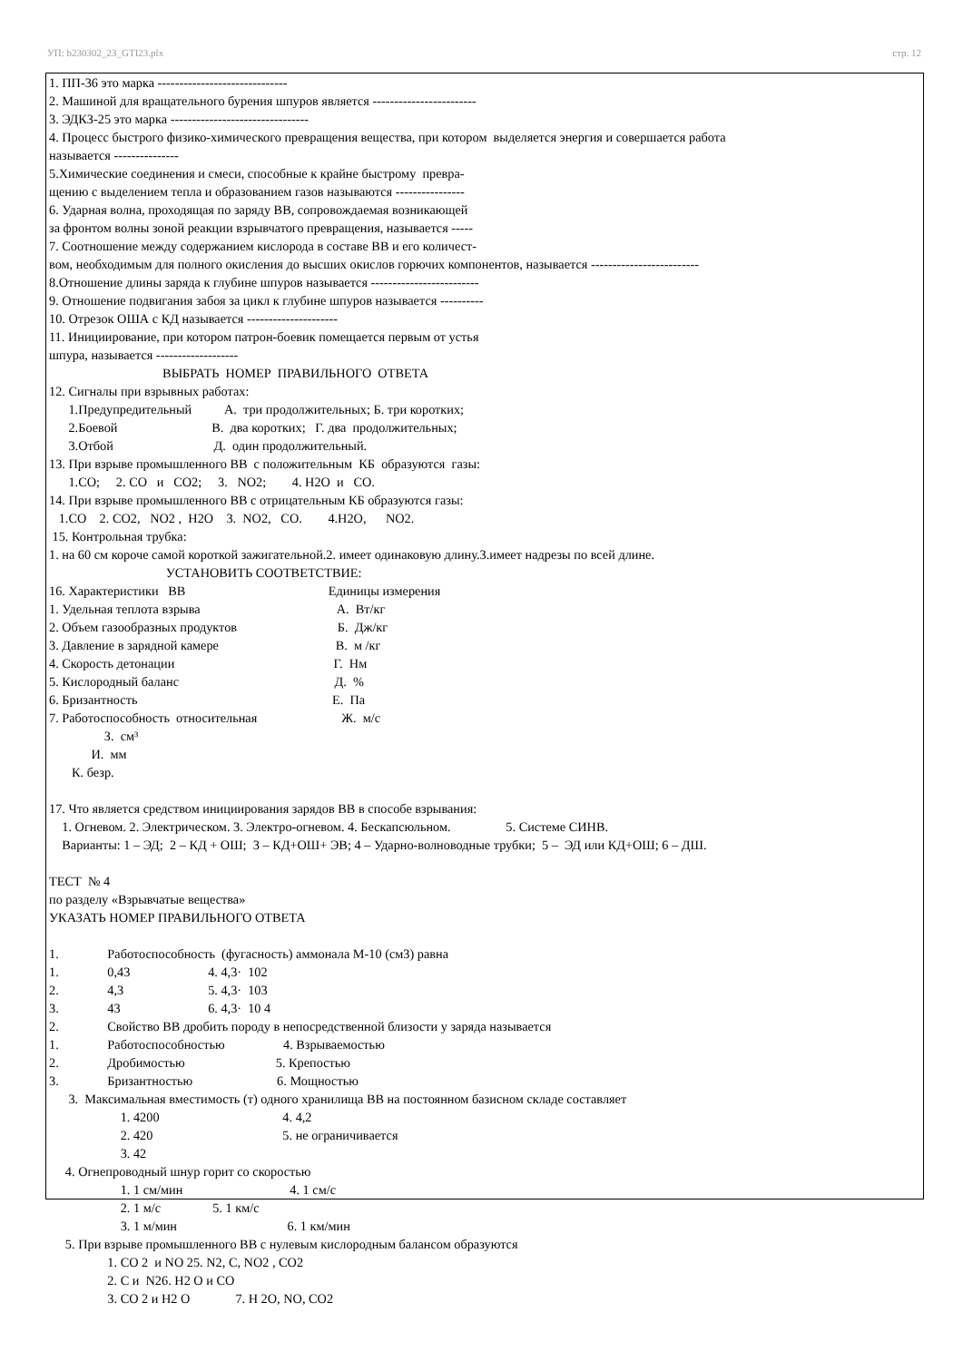УП: b230302_23_GTI23.plx стр. 12
1. ПП-36 это марка ------------------------------
2. Машиной для вращательного бурения шпуров является ------------------------
3. ЭДКЗ-25 это марка --------------------------------
4. Процесс быстрого физико-химического превращения вещества, при котором выделяется энергия и совершается работа
называется ---------------
5.Химические соединения и смеси, способные к крайне быстрому превра-
щению с выделением тепла и образованием газов называются ----------------
6. Ударная волна, проходящая по заряду ВВ, сопровождаемая возникающей
за фронтом волны зоной реакции взрывчатого превращения, называется -----
7. Соотношение между содержанием кислорода в составе ВВ и его количест-
вом, необходимым для полного окисления до высших окислов горючих компонентов, называется -------------------------
8.Отношение длины заряда к глубине шпуров называется -------------------------
9. Отношение подвигания забоя за цикл к глубине шпуров называется ----------
10. Отрезок ОША с КД называется ---------------------
11. Инициирование, при котором патрон-боевик помещается первым от устья
шпура, называется -------------------
ВЫБРАТЬ НОМЕР ПРАВИЛЬНОГО ОТВЕТА
12. Сигналы при взрывных работах:
1.Предупредительный А. три продолжительных; Б. три коротких;
2.Боевой В. два коротких; Г. два продолжительных;
3.Отбой Д. один продолжительный.
13. При взрыве промышленного ВВ с положительным КБ образуются газы:
1.СО; 2. СО и СО2; 3. NO2; 4. Н2О и СО.
14. При взрыве промышленного ВВ с отрицательным КБ образуются газы:
1.СО 2. СО2, NO2 , Н2О 3. NO2, СО. 4.Н2О, NO2.
15. Контрольная трубка:
1. на 60 см короче самой короткой зажигательной.2. имеет одинаковую длину.3.имеет надрезы по всей длине.
УСТАНОВИТЬ СООТВЕТСТВИЕ:
16. Характеристики ВВ Единицы измерения
1. Удельная теплота взрыва А. Вт/кг
2. Объем газообразных продуктов Б. Дж/кг
3. Давление в зарядной камере В. м /кг
4. Скорость детонации Г. Нм
5. Кислородный баланс Д. %
6. Бризантность Е. Па
7. Работоспособность относительная Ж. м/с
З. см³
И. мм
К. безр.
17. Что является средством инициирования зарядов ВВ в способе взрывания:
1. Огневом. 2. Электрическом. 3. Электро-огневом. 4. Бескапсюльном. 5. Системе СИНВ.
Варианты: 1 – ЭД; 2 – КД + ОШ; 3 – КД+ОШ+ ЭВ; 4 – Ударно-волноводные трубки; 5 – ЭД или КД+ОШ; 6 – ДШ.
ТЕСТ № 4
по разделу «Взрывчатые вещества»
УКАЗАТЬ НОМЕР ПРАВИЛЬНОГО ОТВЕТА
1. Работоспособность (фугасность) аммонала М-10 (см3) равна
1. 0,43 4. 4,3· 102
2. 4,3 5. 4,3· 103
3. 43 6. 4,3· 10 4
2. Свойство ВВ дробить породу в непосредственной близости у заряда называется
1. Работоспособностью 4. Взрываемостью
2. Дробимостью 5. Крепостью
3. Бризантностью 6. Мощностью
3. Максимальная вместимость (т) одного хранилища ВВ на постоянном базисном складе составляет
1. 4200 4. 4,2
2. 420 5. не ограничивается
3. 42
4. Огнепроводный шнур горит со скоростью
1. 1 см/мин 4. 1 см/с
2. 1 м/с 5. 1 км/с
3. 1 м/мин 6. 1 км/мин
5. При взрыве промышленного ВВ с нулевым кислородным балансом образуются
1. СО 2 и NO 25. N2, C, NO2 , CO2
2. С и N26. Н2 О и СО
3. СО 2 и Н2 О 7. Н 2О, NO, CO2